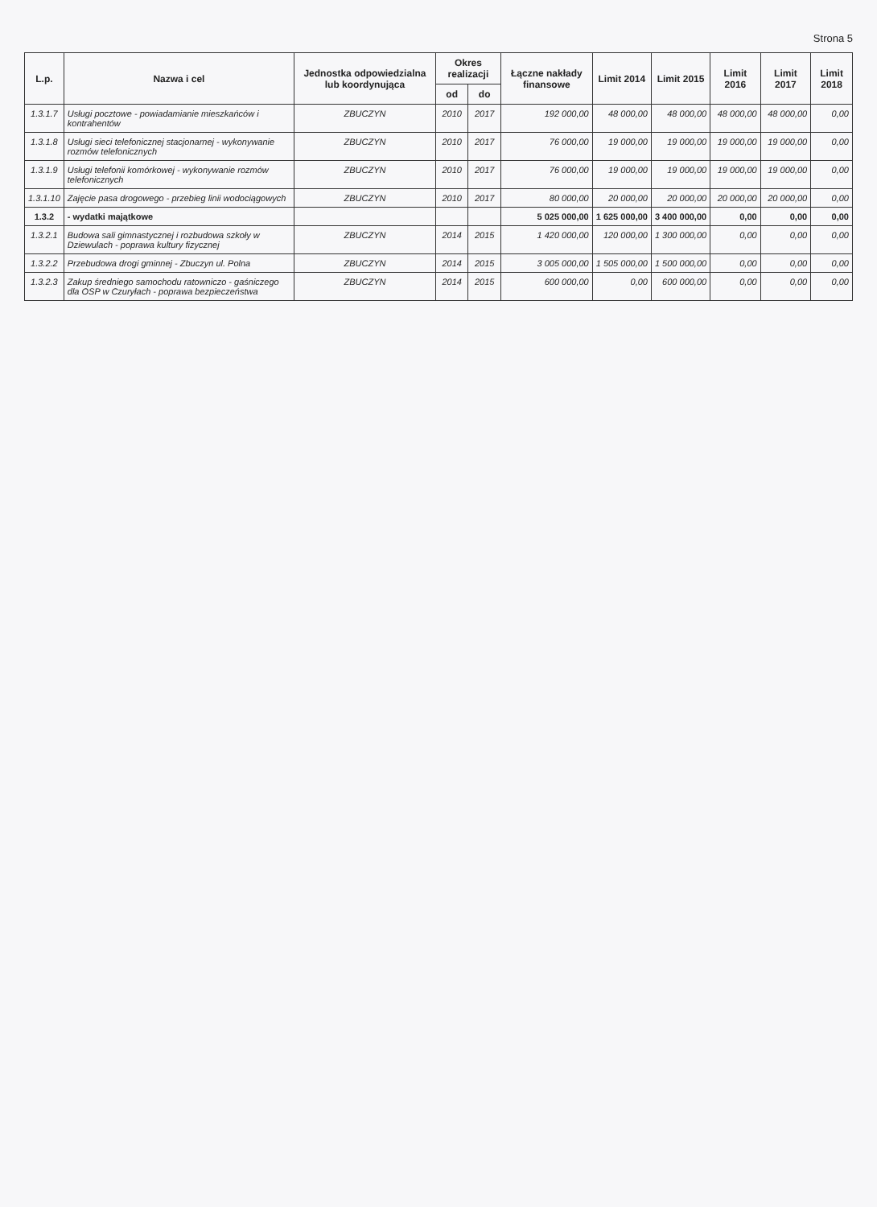Strona 5
| L.p. | Nazwa i cel | Jednostka odpowiedzialna lub koordynująca | Okres realizacji | | Łączne nakłady finansowe | Limit 2014 | Limit 2015 | Limit 2016 | Limit 2017 | Limit 2018 |
| --- | --- | --- | --- | --- | --- | --- | --- | --- | --- | --- |
| | | | od | do | | | | | | |
| 1.3.1.7 | Usługi pocztowe - powiadamianie mieszkańców i kontrahentów | ZBUCZYN | 2010 | 2017 | 192 000,00 | 48 000,00 | 48 000,00 | 48 000,00 | 48 000,00 | 0,00 |
| 1.3.1.8 | Usługi sieci telefonicznej stacjonarnej - wykonywanie rozmów telefonicznych | ZBUCZYN | 2010 | 2017 | 76 000,00 | 19 000,00 | 19 000,00 | 19 000,00 | 19 000,00 | 0,00 |
| 1.3.1.9 | Usługi telefonii komórkowej - wykonywanie rozmów telefonicznych | ZBUCZYN | 2010 | 2017 | 76 000,00 | 19 000,00 | 19 000,00 | 19 000,00 | 19 000,00 | 0,00 |
| 1.3.1.10 | Zajęcie pasa drogowego - przebieg linii wodociągowych | ZBUCZYN | 2010 | 2017 | 80 000,00 | 20 000,00 | 20 000,00 | 20 000,00 | 20 000,00 | 0,00 |
| 1.3.2 | - wydatki majątkowe | | | | 5 025 000,00 | 1 625 000,00 | 3 400 000,00 | 0,00 | 0,00 | 0,00 |
| 1.3.2.1 | Budowa sali gimnastycznej i rozbudowa szkoły w Dziewulach - poprawa kultury fizycznej | ZBUCZYN | 2014 | 2015 | 1 420 000,00 | 120 000,00 | 1 300 000,00 | 0,00 | 0,00 | 0,00 |
| 1.3.2.2 | Przebudowa drogi gminnej - Zbuczyn ul. Polna | ZBUCZYN | 2014 | 2015 | 3 005 000,00 | 1 505 000,00 | 1 500 000,00 | 0,00 | 0,00 | 0,00 |
| 1.3.2.3 | Zakup średniego samochodu ratowniczo - gaśniczego dla OSP w Czuryłach - poprawa bezpieczeństwa | ZBUCZYN | 2014 | 2015 | 600 000,00 | 0,00 | 600 000,00 | 0,00 | 0,00 | 0,00 |